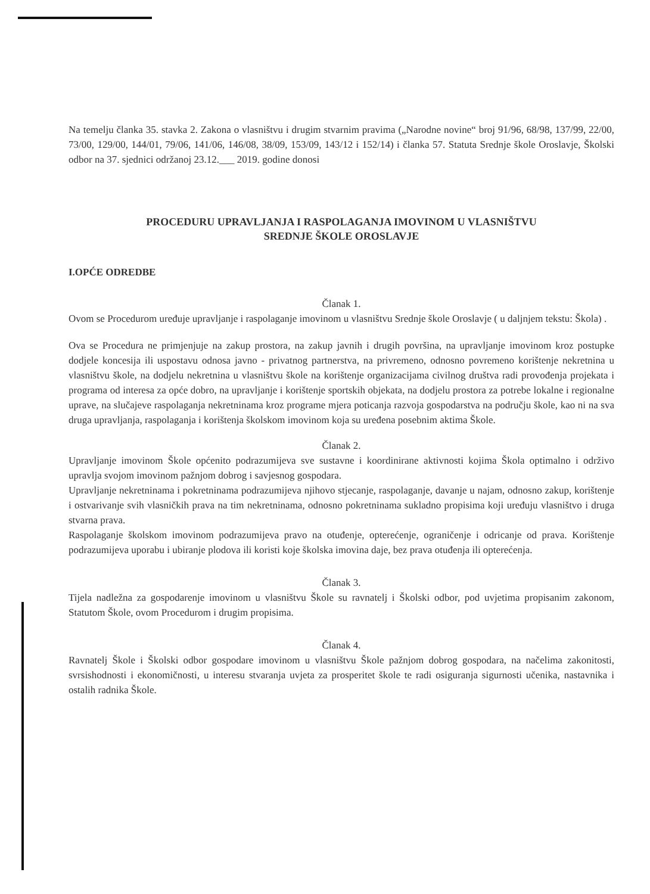Na temelju članka 35. stavka 2. Zakona o vlasništvu i drugim stvarnim pravima („Narodne novine“ broj 91/96, 68/98, 137/99, 22/00, 73/00, 129/00, 144/01, 79/06, 141/06, 146/08, 38/09, 153/09, 143/12 i 152/14) i članka 57. Statuta Srednje škole Oroslavje, Školski odbor na 37. sjednici održanoj 23.12.___ 2019. godine donosi
PROCEDURU UPRAVLJANJA I RASPOLAGANJA IMOVINOM U VLASNIŠTVU
SREDNJE ŠKOLE OROSLAVJE
I.OPĆE ODREDBE
Članak 1.
Ovom se Procedurom uređuje upravljanje i raspolaganje imovinom u vlasništvu Srednje škole Oroslavje ( u daljnjem tekstu: Škola) .
Ova se Procedura ne primjenjuje na zakup prostora, na zakup javnih i drugih površina, na upravljanje imovinom kroz postupke dodjele koncesija ili uspostavu odnosa javno - privatnog partnerstva, na privremeno, odnosno povremeno korištenje nekretnina u vlasništvu škole, na dodjelu nekretnina u vlasništvu škole na korištenje organizacijama civilnog društva radi provođenja projekata i programa od interesa za opće dobro, na upravljanje i korištenje sportskih objekata, na dodjelu prostora za potrebe lokalne i regionalne uprave, na slučajeve raspolaganja nekretninama kroz programe mjera poticanja razvoja gospodarstva na području škole, kao ni na sva druga upravljanja, raspolaganja i korištenja školskom imovinom koja su uređena posebnim aktima Škole.
Članak 2.
Upravljanje imovinom Škole općenito podrazumijeva sve sustavne i koordinirane aktivnosti kojima Škola optimalno i održivo upravlja svojom imovinom pažnjom dobrog i savjesnog gospodara.
Upravljanje nekretninama i pokretninama podrazumijeva njihovo stjecanje, raspolaganje, davanje u najam, odnosno zakup, korištenje i ostvarivanje svih vlasničkih prava na tim nekretninama, odnosno pokretninama sukladno propisima koji uređuju vlasništvo i druga stvarna prava.
Raspolaganje školskom imovinom podrazumijeva pravo na otuđenje, opterećenje, ograničenje i odricanje od prava. Korištenje podrazumijeva uporabu i ubiranje plodova ili koristi koje školska imovina daje, bez prava otuđenja ili opterećenja.
Članak 3.
Tijela nadležna za gospodarenje imovinom u vlasništvu Škole su ravnatelj i Školski odbor, pod uvjetima propisanim zakonom, Statutom Škole, ovom Procedurom i drugim propisima.
Članak 4.
Ravnatelj Škole i Školski odbor gospodare imovinom u vlasništvu Škole pažnjom dobrog gospodara, na načelima zakonitosti, svrsishodnosti i ekonomičnosti, u interesu stvaranja uvjeta za prosperitet škole te radi osiguranja sigurnosti učenika, nastavnika i ostalih radnika Škole.